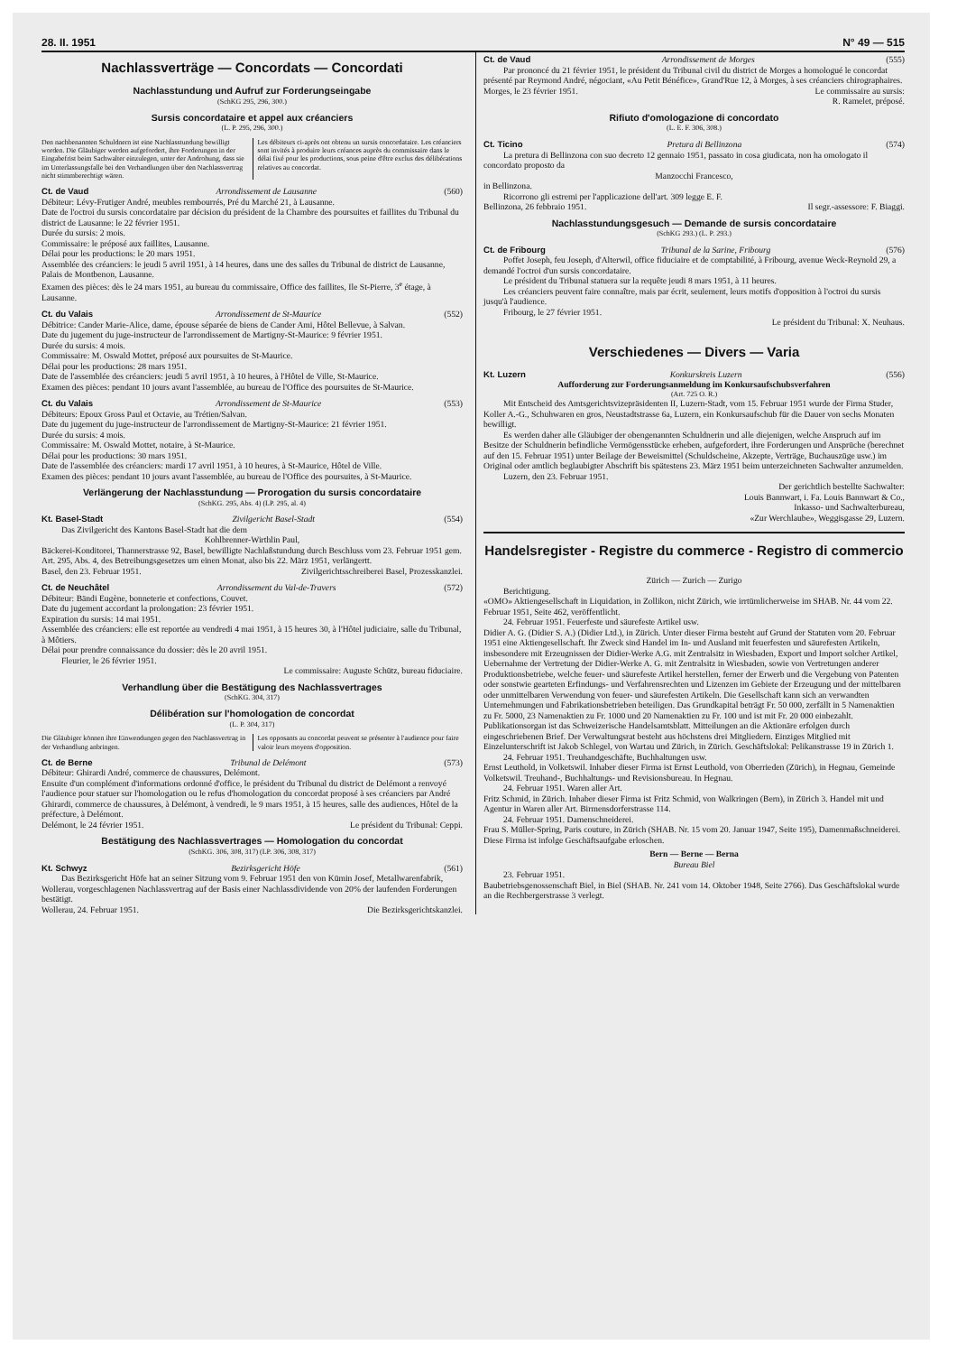28. II. 1951 N° 49 — 515
Nachlassverträge — Concordats — Concordati
Nachlasstundung und Aufruf zur Forderungseingabe
(SchKG 295, 296, 300.)
Sursis concordataire et appel aux créanciers
(L. P. 295, 296, 300.)
Den nachbenannten Schuldnern ist eine Nachlasstundung bewilligt worden. Die Gläubiger werden aufgefordert, ihre Forderungen in der Eingabefrist beim Sachwalter einzulegen, unter der Androhung, dass sie im Unterlassungsfalle bei den Verhandlungen über den Nachlassvertrag nicht stimmberechtigt wären.
Les débiteurs ci-après ont obtenu un sursis concordataire. Les créanciers sont invités à produire leurs créances auprès du commissaire dans le délai fixé pour les productions, sous peine d'être exclus des délibérations relatives au concordat.
Ct. de Vaud Arrondissement de Lausanne (560)
Débiteur: Lévy-Frutiger André, meubles rembourrés, Pré du Marché 21, à Lausanne.
Date de l'octroi du sursis concordataire par décision du président de la Chambre des poursuites et faillites du Tribunal du district de Lausanne: le 22 février 1951.
Durée du sursis: 2 mois.
Commissaire: le préposé aux faillites, Lausanne.
Délai pour les productions: le 20 mars 1951.
Assemblée des créanciers: le jeudi 5 avril 1951, à 14 heures, dans une des salles du Tribunal de district de Lausanne, Palais de Montbenon, Lausanne.
Examen des pièces: dès le 24 mars 1951, au bureau du commissaire, Office des faillites, Ile St-Pierre, 3<sup>e</sup> étage, à Lausanne.
Ct. du Valais Arrondissement de St-Maurice (552)
Débitrice: Cander Marie-Alice, dame, épouse séparée de biens de Cander Ami, Hôtel Bellevue, à Salvan.
Date du jugement du juge-instructeur de l'arrondissement de Martigny-St-Maurice: 9 février 1951.
Durée du sursis: 4 mois.
Commissaire: M. Oswald Mottet, préposé aux poursuites de St-Maurice.
Délai pour les productions: 28 mars 1951.
Date de l'assemblée des créanciers: jeudi 5 avril 1951, à 10 heures, à l'Hôtel de Ville, St-Maurice.
Examen des pièces: pendant 10 jours avant l'assemblée, au bureau de l'Office des poursuites de St-Maurice.
Ct. du Valais Arrondissement de St-Maurice (553)
Débiteurs: Epoux Gross Paul et Octavie, au Trétien/Salvan.
Date du jugement du juge-instructeur de l'arrondissement de Martigny-St-Maurice: 21 février 1951.
Durée du sursis: 4 mois.
Commissaire: M. Oswald Mottet, notaire, à St-Maurice.
Délai pour les productions: 30 mars 1951.
Date de l'assemblée des créanciers: mardi 17 avril 1951, à 10 heures, à St-Maurice, Hôtel de Ville.
Examen des pièces: pendant 10 jours avant l'assemblée, au bureau de l'Office des poursuites, à St-Maurice.
Verlängerung der Nachlasstundung — Prorogation du sursis concordataire
(SchKG. 295, Abs. 4) (LP. 295, al. 4)
Kt. Basel-Stadt Zivilgericht Basel-Stadt (554)
Das Zivilgericht des Kantons Basel-Stadt hat die dem
Kohlbrenner-Wirthlin Paul,
Bäckerei-Konditorei, Thannerstrasse 92, Basel, bewilligte Nachlaßstundung durch Beschluss vom 23. Februar 1951 gem. Art. 295, Abs. 4, des Betreibungsgesetzes um einen Monat, also bis 22. März 1951, verlängertt.
Basel, den 23. Februar 1951. Zivilgerichtsschreiberei Basel, Prozesskanzlei.
Ct. de Neuchâtel Arrondissement du Val-de-Travers (572)
Débiteur: Bändi Eugène, bonneterie et confections, Couvet.
Date du jugement accordant la prolongation: 23 février 1951.
Expiration du sursis: 14 mai 1951.
Assemblée des créanciers: elle est reportée au vendredi 4 mai 1951, à 15 heures 30, à l'Hôtel judiciaire, salle du Tribunal, à Môtiers.
Délai pour prendre connaissance du dossier: dès le 20 avril 1951.
Fleurier, le 26 février 1951.
Le commissaire: Auguste Schütz, bureau fiduciaire.
Verhandlung über die Bestätigung des Nachlassvertrages
(SchKG. 304, 317)
Délibération sur l'homologation de concordat
(L. P. 304, 317)
Die Gläubiger können ihre Einwendungen gegen den Nachlassvertrag in der Verhandlung anbringen.
Les opposants au concordat peuvent se présenter à l'audience pour faire valoir leurs moyens d'opposition.
Ct. de Berne Tribunal de Delémont (573)
Débiteur: Ghirardi André, commerce de chaussures, Delémont.
Ensuite d'un complément d'informations ordonné d'office, le président du Tribunal du district de Delémont a renvoyé l'audience pour statuer sur l'homologation ou le refus d'homologation du concordat proposé à ses créanciers par André Ghirardi, commerce de chaussures, à Delémont, à vendredi, le 9 mars 1951, à 15 heures, salle des audiences, Hôtel de la préfecture, à Delémont.
Delémont, le 24 février 1951. Le président du Tribunal: Ceppi.
Bestätigung des Nachlassvertrages — Homologation du concordat
(SchKG. 306, 308, 317) (LP. 306, 308, 317)
Kt. Schwyz Bezirksgericht Höfe (561)
Das Bezirksgericht Höfe hat an seiner Sitzung vom 9. Februar 1951 den von Kümin Josef, Metallwarenfabrik, Wollerau, vorgeschlagenen Nachlassvertrag auf der Basis einer Nachlassdividende von 20% der laufenden Forderungen bestätigt.
Wollerau, 24. Februar 1951. Die Bezirksgerichtskanzlei.
Ct. de Vaud Arrondissement de Morges (555)
Par prononcé du 21 février 1951, le président du Tribunal civil du district de Morges a homologué le concordat présenté par Reymond André, négociant, «Au Petit Bénéfice», Grand'Rue 12, à Morges, à ses créanciers chirographaires.
Morges, le 23 février 1951. Le commissaire au sursis:
R. Ramelet, préposé.
Rifiuto d'omologazione di concordato
(L. E. F. 306, 308.)
Ct. Ticino Pretura di Bellinzona (574)
La pretura di Bellinzona con suo decreto 12 gennaio 1951, passato in cosa giudicata, non ha omologato il concordato proposto da
Manzocchi Francesco,
in Bellinzona.
Ricorrono gli estremi per l'applicazione dell'art. 309 legge E. F.
Bellinzona, 26 febbraio 1951. Il segr.-assessore: F. Biaggi.
Nachlasstundungsgesuch — Demande de sursis concordataire
(SchKG 293.) (L. P. 293.)
Ct. de Fribourg Tribunal de la Sarine, Fribourg (576)
Poffet Joseph, feu Joseph, d'Alterwil, office fiduciaire et de comptabilité, à Fribourg, avenue Weck-Reynold 29, a demandé l'octroi d'un sursis concordataire.
Le président du Tribunal statuera sur la requête jeudi 8 mars 1951, à 11 heures.
Les créanciers peuvent faire connaître, mais par écrit, seulement, leurs motifs d'opposition à l'octroi du sursis jusqu'à l'audience.
Fribourg, le 27 février 1951.
Le président du Tribunal: X. Neuhaus.
Verschiedenes — Divers — Varia
Kt. Luzern Konkurskreis Luzern (556)
Aufforderung zur Forderungsanmeldung im Konkursaufschubsverfahren
(Art. 725 O. R.)
Mit Entscheid des Amtsgerichtsvizepräsidenten II, Luzern-Stadt, vom 15. Februar 1951 wurde der Firma Studer, Koller A.-G., Schuhwaren en gros, Neustadtstrasse 6a, Luzern, ein Konkursaufschub für die Dauer von sechs Monaten bewilligt.
Es werden daher alle Gläubiger der obengenannten Schuldnerin und alle diejenigen, welche Anspruch auf im Besitze der Schuldnerin befindliche Vermögensstücke erheben, aufgefordert, ihre Forderungen und Ansprüche (berechnet auf den 15. Februar 1951) unter Beilage der Beweismittel (Schuldscheine, Akzepte, Verträge, Buchauszüge usw.) im Original oder amtlich beglaubigter Abschrift bis spätestens 23. März 1951 beim unterzeichneten Sachwalter anzumelden.
Luzern, den 23. Februar 1951.
Der gerichtlich bestellte Sachwalter:
Louis Bannwart, i. Fa. Louis Bannwart & Co.,
Inkasso- und Sachwalterbureau,
«Zur Werchlaube», Weggisgasse 29, Luzern.
Handelsregister - Registre du commerce - Registro di commercio
Zürich — Zurich — Zurigo
Berichtigung.
«OMO» Aktiengesellschaft in Liquidation, in Zollikon, nicht Zürich, wie irrtümlicherweise im SHAB. Nr. 44 vom 22. Februar 1951, Seite 462, veröffentlicht.
24. Februar 1951. Feuerfeste und säurefeste Artikel usw.
Didier A. G. (Didier S. A.) (Didier Ltd.), in Zürich. Unter dieser Firma besteht auf Grund der Statuten vom 20. Februar 1951 eine Aktiengesellschaft. Ihr Zweck sind Handel im In- und Ausland mit feuerfesten und säurefesten Artikeln, insbesondere mit Erzeugnissen der Didier-Werke A.G. mit Zentralsitz in Wiesbaden, Export und Import solcher Artikel, Uebernahme der Vertretung der Didier-Werke A. G. mit Zentralsitz in Wiesbaden, sowie von Vertretungen anderer Produktionsbetriebe, welche feuer- und säurefeste Artikel herstellen, ferner der Erwerb und die Vergebung von Patenten oder sonstwie gearteten Erfindungs- und Verfahrensrechten und Lizenzen im Gebiete der Erzeugung und der mittelbaren oder unmittelbaren Verwendung von feuer- und säurefesten Artikeln. Die Gesellschaft kann sich an verwandten Unternehmungen und Fabrikationsbetrieben beteiligen. Das Grundkapital beträgt Fr. 50 000, zerfällt in 5 Namenaktien zu Fr. 5000, 23 Namenaktien zu Fr. 1000 und 20 Namenaktien zu Fr. 100 und ist mit Fr. 20 000 einbezahlt. Publikationsorgan ist das Schweizerische Handelsamtsblatt. Mitteilungen an die Aktionäre erfolgen durch eingeschriebenen Brief. Der Verwaltungsrat besteht aus höchstens drei Mitgliedern. Einziges Mitglied mit Einzelunterschrift ist Jakob Schlegel, von Wartau und Zürich, in Zürich. Geschäftslokal: Pelikanstrasse 19 in Zürich 1.
24. Februar 1951. Treuhandgeschäfte, Buchhaltungen usw.
Ernst Leuthold, in Volketswil. Inhaber dieser Firma ist Ernst Leuthold, von Oberrieden (Zürich), in Hegnau, Gemeinde Volketswil. Treuhand-, Buchhaltungs- und Revisionsbureau. In Hegnau.
24. Februar 1951. Waren aller Art.
Fritz Schmid, in Zürich. Inhaber dieser Firma ist Fritz Schmid, von Walkringen (Bern), in Zürich 3. Handel mit und Agentur in Waren aller Art. Birmensdorferstrasse 114.
24. Februar 1951. Damenschneiderei.
Frau S. Müller-Spring, Paris couture, in Zürich (SHAB. Nr. 15 vom 20. Januar 1947, Seite 195), Damenmaßschneiderei. Diese Firma ist infolge Geschäftsaufgabe erloschen.
Bern — Berne — Berna
Bureau Biel
23. Februar 1951.
Baubetriebsgenossenschaft Biel, in Biel (SHAB. Nr. 241 vom 14. Oktober 1948, Seite 2766). Das Geschäftslokal wurde an die Rechbergerstrasse 3 verlegt.